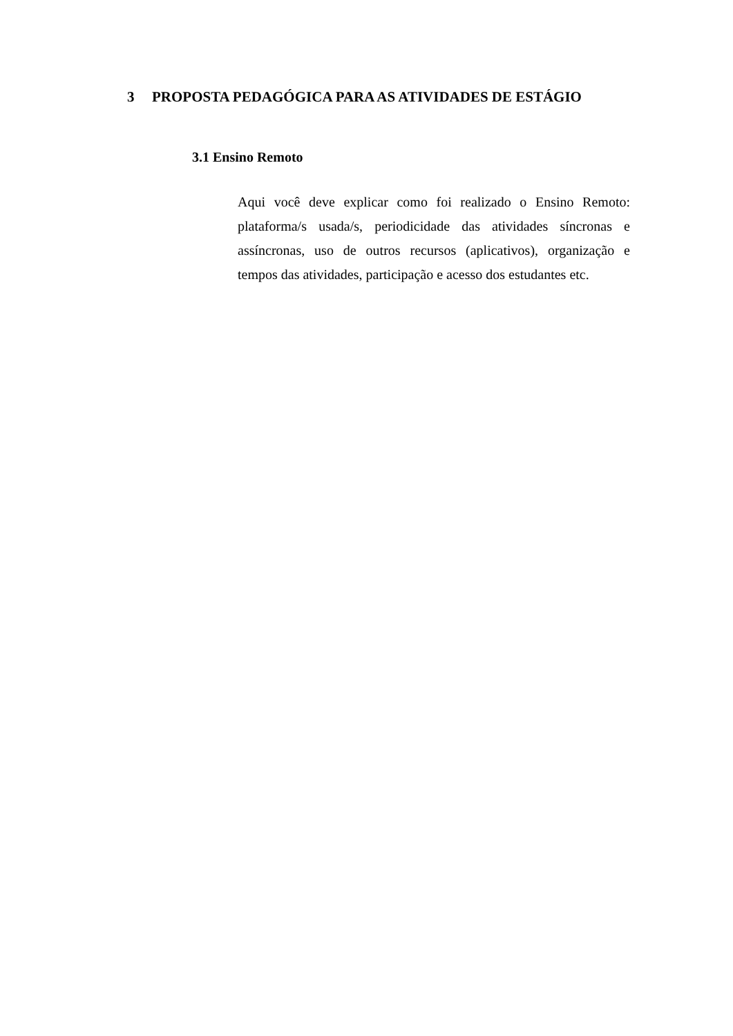3 PROPOSTA PEDAGÓGICA PARA AS ATIVIDADES DE ESTÁGIO
3.1 Ensino Remoto
Aqui você deve explicar como foi realizado o Ensino Remoto: plataforma/s usada/s, periodicidade das atividades síncronas e assíncronas, uso de outros recursos (aplicativos), organização e tempos das atividades, participação e acesso dos estudantes etc.